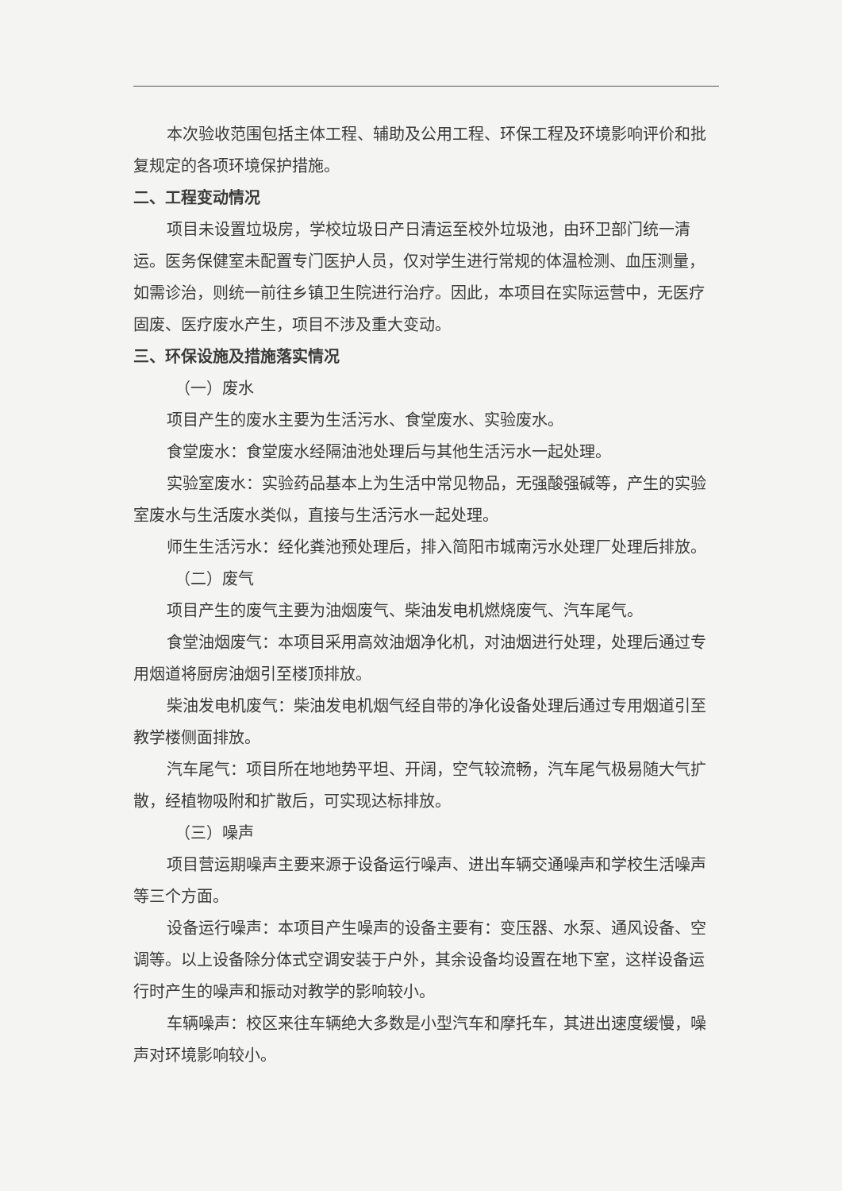本次验收范围包括主体工程、辅助及公用工程、环保工程及环境影响评价和批复规定的各项环境保护措施。
二、工程变动情况
项目未设置垃圾房，学校垃圾日产日清运至校外垃圾池，由环卫部门统一清运。医务保健室未配置专门医护人员，仅对学生进行常规的体温检测、血压测量，如需诊治，则统一前往乡镇卫生院进行治疗。因此，本项目在实际运营中，无医疗固废、医疗废水产生，项目不涉及重大变动。
三、环保设施及措施落实情况
（一）废水
项目产生的废水主要为生活污水、食堂废水、实验废水。
食堂废水：食堂废水经隔油池处理后与其他生活污水一起处理。
实验室废水：实验药品基本上为生活中常见物品，无强酸强碱等，产生的实验室废水与生活废水类似，直接与生活污水一起处理。
师生生活污水：经化粪池预处理后，排入简阳市城南污水处理厂处理后排放。
（二）废气
项目产生的废气主要为油烟废气、柴油发电机燃烧废气、汽车尾气。
食堂油烟废气：本项目采用高效油烟净化机，对油烟进行处理，处理后通过专用烟道将厨房油烟引至楼顶排放。
柴油发电机废气：柴油发电机烟气经自带的净化设备处理后通过专用烟道引至教学楼侧面排放。
汽车尾气：项目所在地地势平坦、开阔，空气较流畅，汽车尾气极易随大气扩散，经植物吸附和扩散后，可实现达标排放。
（三）噪声
项目营运期噪声主要来源于设备运行噪声、进出车辆交通噪声和学校生活噪声等三个方面。
设备运行噪声：本项目产生噪声的设备主要有：变压器、水泵、通风设备、空调等。以上设备除分体式空调安装于户外，其余设备均设置在地下室，这样设备运行时产生的噪声和振动对教学的影响较小。
车辆噪声：校区来往车辆绝大多数是小型汽车和摩托车，其进出速度缓慢，噪声对环境影响较小。